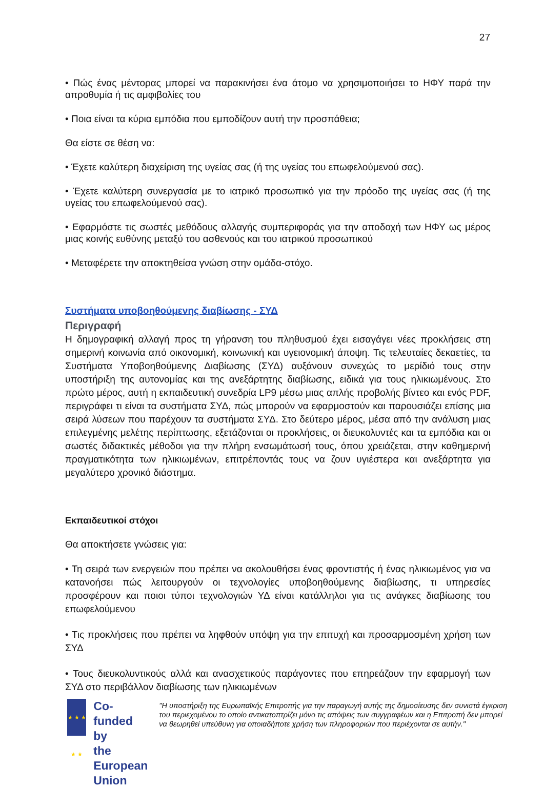27
• Πώς ένας μέντορας μπορεί να παρακινήσει ένα άτομο να χρησιμοποιήσει το ΗΦΥ παρά την απροθυμία ή τις αμφιβολίες του
• Ποια είναι τα κύρια εμπόδια που εμποδίζουν αυτή την προσπάθεια;
Θα είστε σε θέση να:
• Έχετε καλύτερη διαχείριση της υγείας σας (ή της υγείας του επωφελούμενού σας).
• Έχετε καλύτερη συνεργασία με το ιατρικό προσωπικό για την πρόοδο της υγείας σας (ή της υγείας του επωφελούμενού σας).
• Εφαρμόστε τις σωστές μεθόδους αλλαγής συμπεριφοράς για την αποδοχή των ΗΦΥ ως μέρος μιας κοινής ευθύνης μεταξύ του ασθενούς και του ιατρικού προσωπικού
• Μεταφέρετε την αποκτηθείσα γνώση στην ομάδα-στόχο.
Συστήματα υποβοηθούμενης διαβίωσης - ΣΥΔ
Περιγραφή
Η δημογραφική αλλαγή προς τη γήρανση του πληθυσμού έχει εισαγάγει νέες προκλήσεις στη σημερινή κοινωνία από οικονομική, κοινωνική και υγειονομική άποψη. Τις τελευταίες δεκαετίες, τα Συστήματα Υποβοηθούμενης Διαβίωσης (ΣΥΔ) αυξάνουν συνεχώς το μερίδιό τους στην υποστήριξη της αυτονομίας και της ανεξάρτητης διαβίωσης, ειδικά για τους ηλικιωμένους. Στο πρώτο μέρος, αυτή η εκπαιδευτική συνεδρία LP9 μέσω μιας απλής προβολής βίντεο και ενός PDF, περιγράφει τι είναι τα συστήματα ΣΥΔ, πώς μπορούν να εφαρμοστούν και παρουσιάζει επίσης μια σειρά λύσεων που παρέχουν τα συστήματα ΣΥΔ. Στο δεύτερο μέρος, μέσα από την ανάλυση μιας επιλεγμένης μελέτης περίπτωσης, εξετάζονται οι προκλήσεις, οι διευκολυντές και τα εμπόδια και οι σωστές διδακτικές μέθοδοι για την πλήρη ενσωμάτωσή τους, όπου χρειάζεται, στην καθημερινή πραγματικότητα των ηλικιωμένων, επιτρέποντάς τους να ζουν υγιέστερα και ανεξάρτητα για μεγαλύτερο χρονικό διάστημα.
Εκπαιδευτικοί στόχοι
Θα αποκτήσετε γνώσεις για:
• Τη σειρά των ενεργειών που πρέπει να ακολουθήσει ένας φροντιστής ή ένας ηλικιωμένος για να κατανοήσει πώς λειτουργούν οι τεχνολογίες υποβοηθούμενης διαβίωσης, τι υπηρεσίες προσφέρουν και ποιοι τύποι τεχνολογιών ΥΔ είναι κατάλληλοι για τις ανάγκες διαβίωσης του επωφελούμενου
• Τις προκλήσεις που πρέπει να ληφθούν υπόψη για την επιτυχή και προσαρμοσμένη χρήση των ΣΥΔ
• Τους διευκολυντικούς αλλά και ανασχετικούς παράγοντες που επηρεάζουν την εφαρμογή των ΣΥΔ στο περιβάλλον διαβίωσης των ηλικιωμένων
★ ★ ★ ★ ★
Co-funded by
the European Union
"Η υποστήριξη της Ευρωπαϊκής Επιτροπής για την παραγωγή αυτής της δημοσίευσης δεν συνιστά έγκριση του περιεχομένου το οποίο αντικατοπτρίζει μόνο τις απόψεις των συγγραφέων και η Επιτροπή δεν μπορεί να θεωρηθεί υπεύθυνη για οποιαδήποτε χρήση των πληροφοριών που περιέχονται σε αυτήν."